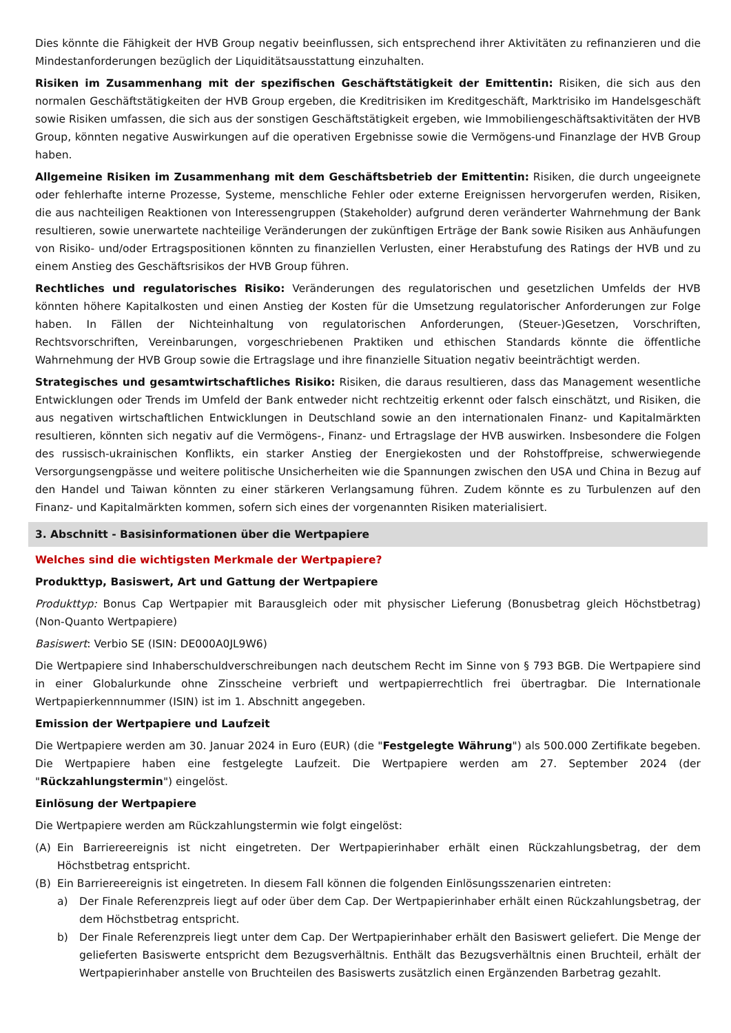Dies könnte die Fähigkeit der HVB Group negativ beeinflussen, sich entsprechend ihrer Aktivitäten zu refinanzieren und die Mindestanforderungen bezüglich der Liquiditätsausstattung einzuhalten.
Risiken im Zusammenhang mit der spezifischen Geschäftstätigkeit der Emittentin: Risiken, die sich aus den normalen Geschäftstätigkeiten der HVB Group ergeben, die Kreditrisiken im Kreditgeschäft, Marktrisiko im Handelsgeschäft sowie Risiken umfassen, die sich aus der sonstigen Geschäftstätigkeit ergeben, wie Immobiliengeschäftsaktivitäten der HVB Group, könnten negative Auswirkungen auf die operativen Ergebnisse sowie die Vermögens-und Finanzlage der HVB Group haben.
Allgemeine Risiken im Zusammenhang mit dem Geschäftsbetrieb der Emittentin: Risiken, die durch ungeeignete oder fehlerhafte interne Prozesse, Systeme, menschliche Fehler oder externe Ereignissen hervorgerufen werden, Risiken, die aus nachteiligen Reaktionen von Interessengruppen (Stakeholder) aufgrund deren veränderter Wahrnehmung der Bank resultieren, sowie unerwartete nachteilige Veränderungen der zukünftigen Erträge der Bank sowie Risiken aus Anhäufungen von Risiko- und/oder Ertragspositionen könnten zu finanziellen Verlusten, einer Herabstufung des Ratings der HVB und zu einem Anstieg des Geschäftsrisikos der HVB Group führen.
Rechtliches und regulatorisches Risiko: Veränderungen des regulatorischen und gesetzlichen Umfelds der HVB könnten höhere Kapitalkosten und einen Anstieg der Kosten für die Umsetzung regulatorischer Anforderungen zur Folge haben. In Fällen der Nichteinhaltung von regulatorischen Anforderungen, (Steuer-)Gesetzen, Vorschriften, Rechtsvorschriften, Vereinbarungen, vorgeschriebenen Praktiken und ethischen Standards könnte die öffentliche Wahrnehmung der HVB Group sowie die Ertragslage und ihre finanzielle Situation negativ beeinträchtigt werden.
Strategisches und gesamtwirtschaftliches Risiko: Risiken, die daraus resultieren, dass das Management wesentliche Entwicklungen oder Trends im Umfeld der Bank entweder nicht rechtzeitig erkennt oder falsch einschätzt, und Risiken, die aus negativen wirtschaftlichen Entwicklungen in Deutschland sowie an den internationalen Finanz- und Kapitalmärkten resultieren, könnten sich negativ auf die Vermögens-, Finanz- und Ertragslage der HVB auswirken. Insbesondere die Folgen des russisch-ukrainischen Konflikts, ein starker Anstieg der Energiekosten und der Rohstoffpreise, schwerwiegende Versorgungsengpässe und weitere politische Unsicherheiten wie die Spannungen zwischen den USA und China in Bezug auf den Handel und Taiwan könnten zu einer stärkeren Verlangsamung führen. Zudem könnte es zu Turbulenzen auf den Finanz- und Kapitalmärkten kommen, sofern sich eines der vorgenannten Risiken materialisiert.
3. Abschnitt - Basisinformationen über die Wertpapiere
Welches sind die wichtigsten Merkmale der Wertpapiere?
Produkttyp, Basiswert, Art und Gattung der Wertpapiere
Produkttyp: Bonus Cap Wertpapier mit Barausgleich oder mit physischer Lieferung (Bonusbetrag gleich Höchstbetrag) (Non-Quanto Wertpapiere)
Basiswert: Verbio SE (ISIN: DE000A0JL9W6)
Die Wertpapiere sind Inhaberschuldverschreibungen nach deutschem Recht im Sinne von § 793 BGB. Die Wertpapiere sind in einer Globalurkunde ohne Zinsscheine verbrieft und wertpapierrechtlich frei übertragbar. Die Internationale Wertpapierkennnummer (ISIN) ist im 1. Abschnitt angegeben.
Emission der Wertpapiere und Laufzeit
Die Wertpapiere werden am 30. Januar 2024 in Euro (EUR) (die "Festgelegte Währung") als 500.000 Zertifikate begeben. Die Wertpapiere haben eine festgelegte Laufzeit. Die Wertpapiere werden am 27. September 2024 (der "Rückzahlungstermin") eingelöst.
Einlösung der Wertpapiere
Die Wertpapiere werden am Rückzahlungstermin wie folgt eingelöst:
(A) Ein Barriereereignis ist nicht eingetreten. Der Wertpapierinhaber erhält einen Rückzahlungsbetrag, der dem Höchstbetrag entspricht.
(B) Ein Barriereereignis ist eingetreten. In diesem Fall können die folgenden Einlösungsszenarien eintreten:
a) Der Finale Referenzpreis liegt auf oder über dem Cap. Der Wertpapierinhaber erhält einen Rückzahlungsbetrag, der dem Höchstbetrag entspricht.
b) Der Finale Referenzpreis liegt unter dem Cap. Der Wertpapierinhaber erhält den Basiswert geliefert. Die Menge der gelieferten Basiswerte entspricht dem Bezugsverhältnis. Enthält das Bezugsverhältnis einen Bruchteil, erhält der Wertpapierinhaber anstelle von Bruchteilen des Basiswerts zusätzlich einen Ergänzenden Barbetrag gezahlt.